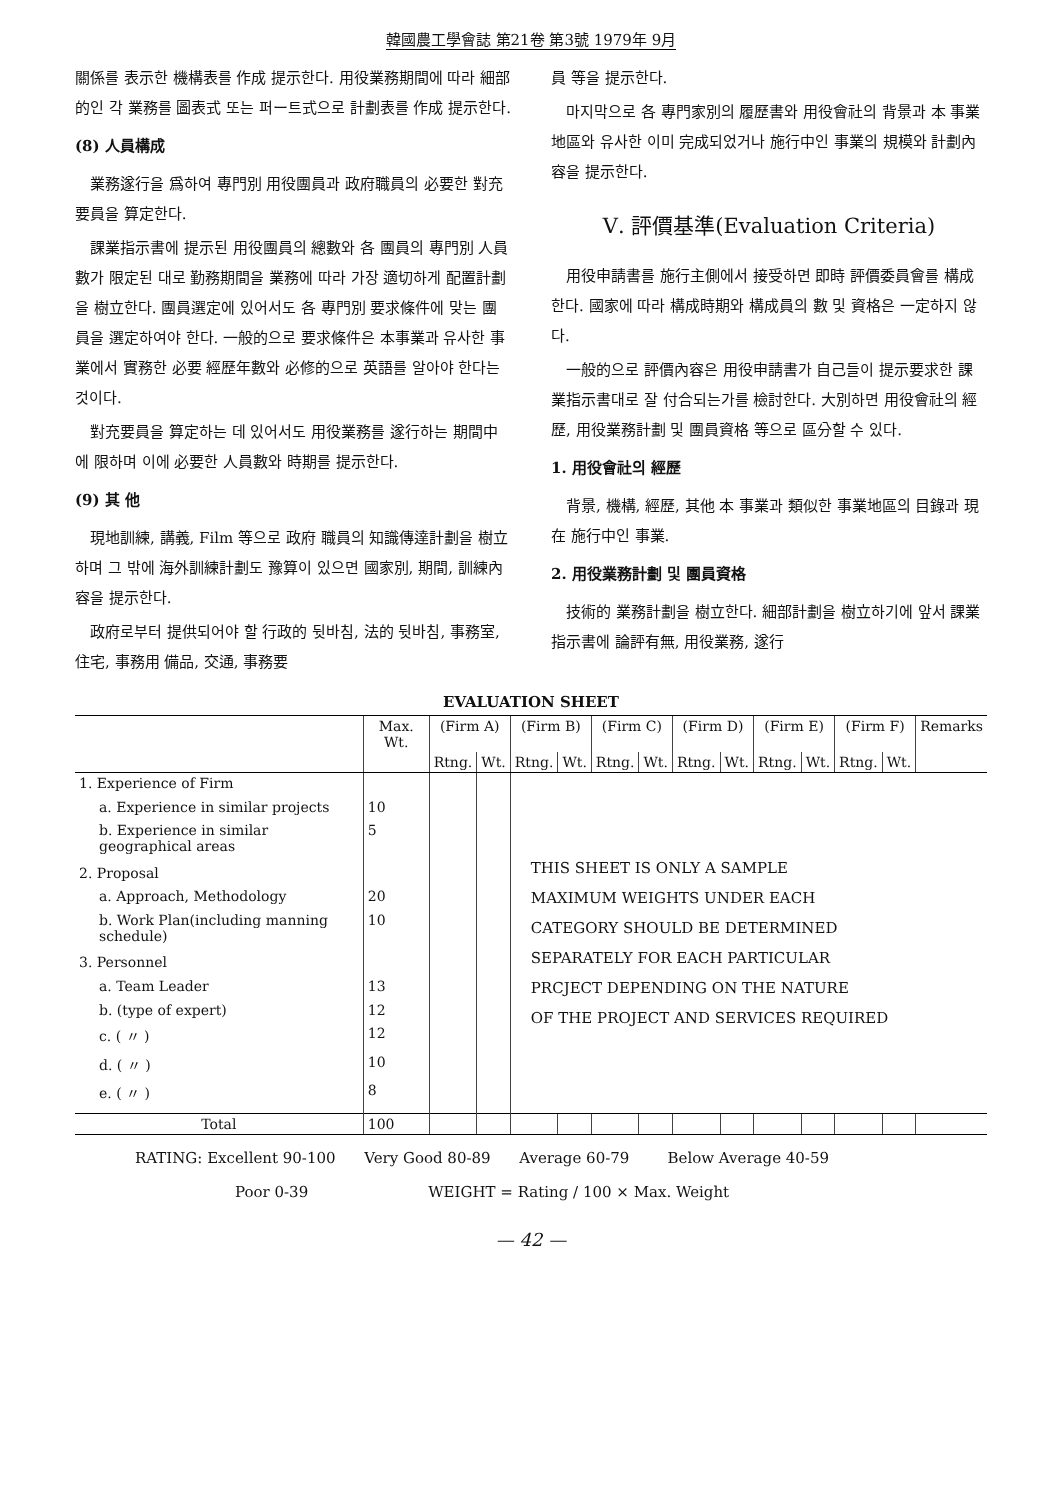韓國農工學會誌 第21卷 第3號 1979年 9月
關係를 表示한 機構表를 作成 提示한다. 用役業務期間에 따라 細部的인 각 業務를 圖表式 또는 퍼ー트式으로 計劃表를 作成 提示한다.
(8) 人員構成
業務遂行을 爲하여 專門別 用役團員과 政府職員의 必要한 對充要員을 算定한다.
課業指示書에 提示된 用役團員의 總數와 各 團員의 專門別 人員數가 限定된 대로 勤務期間을 業務에 따라 가장 適切하게 配置計劃을 樹立한다. 團員選定에 있어서도 各 專門別 要求條件에 맞는 團員을 選定하여야 한다. 一般的으로 要求條件은 本事業과 유사한 事業에서 實務한 必要 經歷年數와 必修的으로 英語를 알아야 한다는 것이다.
對充要員을 算定하는 데 있어서도 用役業務를 遂行하는 期間中에 限하며 이에 必要한 人員數와 時期를 提示한다.
(9) 其 他
現地訓練, 講義, Film 等으로 政府 職員의 知識傳達計劃을 樹立하며 그 밖에 海外訓練計劃도 豫算이 있으면 國家別, 期間, 訓練內容을 提示한다.
政府로부터 提供되어야 할 行政的 뒷바침, 法的 뒷바침, 事務室, 住宅, 事務用 備品, 交通, 事務要
員 等을 提示한다.
마지막으로 各 專門家別의 履歷書와 用役會社의 背景과 本 事業地區와 유사한 이미 完成되었거나 施行中인 事業의 規模와 計劃內容을 提示한다.
Ⅴ. 評價基準(Evaluation Criteria)
用役申請書를 施行主側에서 接受하면 即時 評價委員會를 構成한다. 國家에 따라 構成時期와 構成員의 數 및 資格은 一定하지 않다.
一般的으로 評價內容은 用役申請書가 自己들이 提示要求한 課業指示書대로 잘 付合되는가를 檢討한다. 大別하면 用役會社의 經歷, 用役業務計劃 및 團員資格 等으로 區分할 수 있다.
1. 用役會社의 經歷
背景, 機構, 經歷, 其他 本 事業과 類似한 事業地區의 目錄과 現在 施行中인 事業.
2. 用役業務計劃 및 團員資格
技術的 業務計劃을 樹立한다. 細部計劃을 樹立하기에 앞서 課業指示書에 論評有無, 用役業務, 遂行
EVALUATION SHEET
| | Max. Wt. | (Firm A) | | (Firm B) | | (Firm C) | | (Firm D) | | (Firm E) | | (Firm F) | | Remarks |
| --- | --- | --- | --- | --- | --- | --- | --- | --- | --- | --- | --- | --- | --- | --- |
| | | Rtng. | Wt. | Rtng. | Wt. | Rtng. | Wt. | Rtng. | Wt. | Rtng. | Wt. | Rtng. | Wt. | |
| 1. Experience of Firm | | | | THIS SHEET IS ONLY A SAMPLE MAXIMUM WEIGHTS UNDER EACH CATEGORY SHOULD BE DETERMINED SEPARATELY FOR EACH PARTICULAR PRCJECT DEPENDING ON THE NATURE OF THE PROJECT AND SERVICES REQUIRED | | | | | | | | | | |
| a. Experience in similar projects | 10 | | | | | | | | | | | | | |
| b. Experience in similar geographical areas | 5 | | | | | | | | | | | | | |
| 2. Proposal | | | | | | | | | | | | | | |
| a. Approach, Methodology | 20 | | | | | | | | | | | | | |
| b. Work Plan(including manning schedule) | 10 | | | | | | | | | | | | | |
| 3. Personnel | | | | | | | | | | | | | | |
| a. Team Leader | 13 | | | | | | | | | | | | | |
| b. (type of expert) | 12 | | | | | | | | | | | | | |
| c. ( 〃 ) | 12 | | | | | | | | | | | | | |
| d. ( 〃 ) | 10 | | | | | | | | | | | | | |
| e. ( 〃 ) | 8 | | | | | | | | | | | | | |
| Total | 100 | | | | | | | | | | | | | |
RATING: Excellent 90-100 Very Good 80-89 Average 60-79 Below Average 40-59
Poor 0-39 WEIGHT = Rating / 100 × Max. Weight
— 42 —